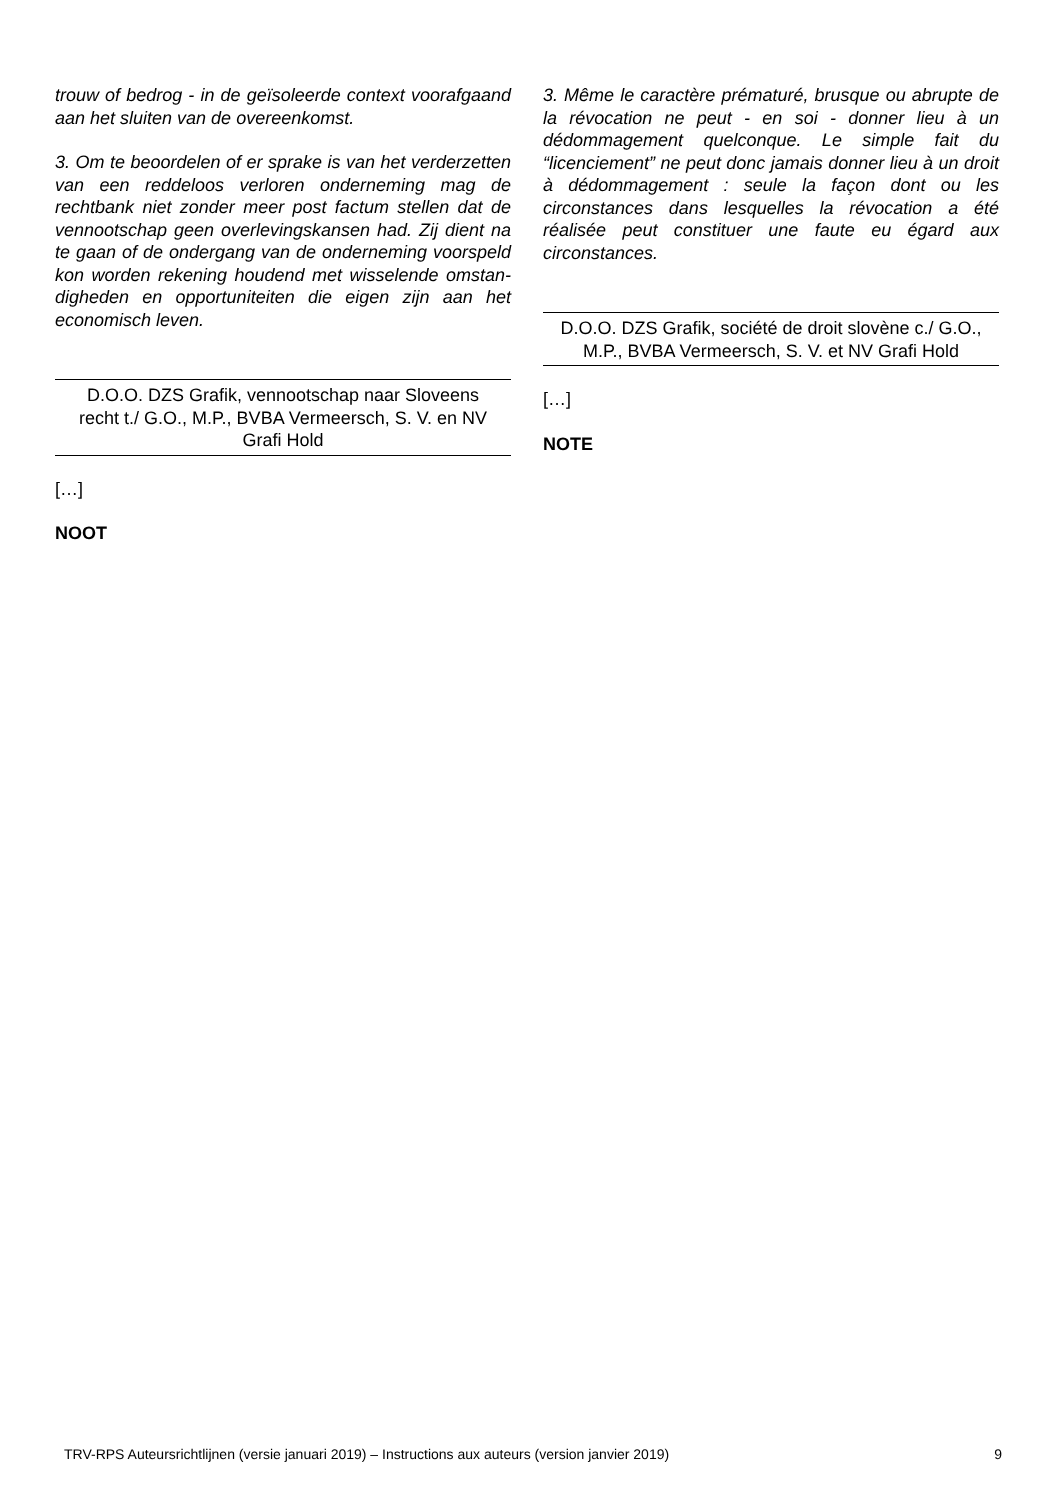trouw of bedrog - in de geïsoleerde context voorafgaand aan het sluiten van de overeenkomst.
3. Om te beoordelen of er sprake is van het verderzetten van een reddeloos verloren onder­neming mag de rechtbank niet zonder meer post factum stellen dat de vennootschap geen over­levingskansen had. Zij dient na te gaan of de ondergang van de onderneming voorspeld kon worden rekening houdend met wisselende omstan­digheden en opportuniteiten die eigen zijn aan het economisch leven.
D.O.O. DZS Grafik, vennootschap naar Sloveens recht t./ G.O., M.P., BVBA Vermeersch, S. V. en NV Grafi Hold
[…]
NOOT
3. Même le caractère prématuré, brusque ou abrupte de la révocation ne peut - en soi - donner lieu à un dédommagement quelconque. Le simple fait du “licenciement” ne peut donc jamais donner lieu à un droit à dédommagement : seule la façon dont ou les circonstances dans lesquelles la révocation a été réalisée peut constituer une faute eu égard aux circonstances.
D.O.O. DZS Grafik, société de droit slovène c./ G.O., M.P., BVBA Vermeersch, S. V. et NV Grafi Hold
[…]
NOTE
TRV-RPS Auteursrichtlijnen (versie januari 2019) – Instructions aux auteurs (version janvier 2019) 9